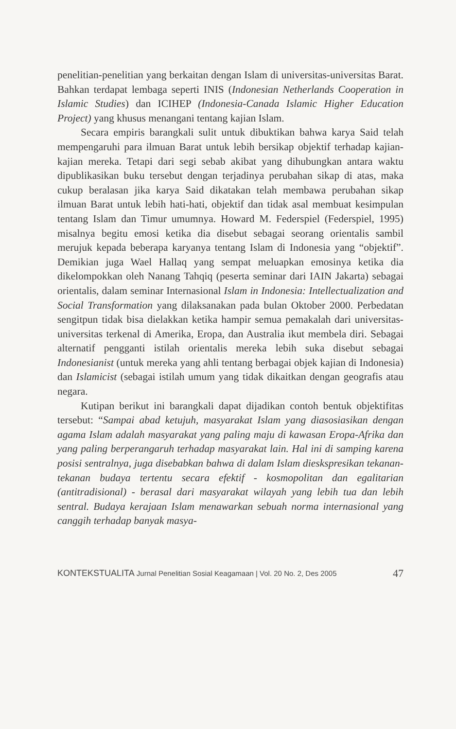penelitian-penelitian yang berkaitan dengan Islam di universitas-universitas Barat. Bahkan terdapat lembaga seperti INIS (Indonesian Netherlands Cooperation in Islamic Studies) dan ICIHEP (Indonesia-Canada Islamic Higher Education Project) yang khusus menangani tentang kajian Islam.
Secara empiris barangkali sulit untuk dibuktikan bahwa karya Said telah mempengaruhi para ilmuan Barat untuk lebih bersikap objektif terhadap kajian-kajian mereka. Tetapi dari segi sebab akibat yang dihubungkan antara waktu dipublikasikan buku tersebut dengan terjadinya perubahan sikap di atas, maka cukup beralasan jika karya Said dikatakan telah membawa perubahan sikap ilmuan Barat untuk lebih hati-hati, objektif dan tidak asal membuat kesimpulan tentang Islam dan Timur umumnya. Howard M. Federspiel (Federspiel, 1995) misalnya begitu emosi ketika dia disebut sebagai seorang orientalis sambil merujuk kepada beberapa karyanya tentang Islam di Indonesia yang “objektif”. Demikian juga Wael Hallaq yang sempat meluapkan emosinya ketika dia dikelompokkan oleh Nanang Tahqiq (peserta seminar dari IAIN Jakarta) sebagai orientalis, dalam seminar Internasional Islam in Indonesia: Intellectualization and Social Transformation yang dilaksanakan pada bulan Oktober 2000. Perbedatan sengitpun tidak bisa dielakkan ketika hampir semua pemakalah dari universitas-universitas terkenal di Amerika, Eropa, dan Australia ikut membela diri. Sebagai alternatif pengganti istilah orientalis mereka lebih suka disebut sebagai Indonesianist (untuk mereka yang ahli tentang berbagai objek kajian di Indonesia) dan Islamicist (sebagai istilah umum yang tidak dikaitkan dengan geografis atau negara.
Kutipan berikut ini barangkali dapat dijadikan contoh bentuk objektifitas tersebut: “Sampai abad ketujuh, masyarakat Islam yang diasosiasikan dengan agama Islam adalah masyarakat yang paling maju di kawasan Eropa-Afrika dan yang paling berperangaruh terhadap masyarakat lain. Hal ini di samping karena posisi sentralnya, juga disebabkan bahwa di dalam Islam dieskspresikan tekanan-tekanan budaya tertentu secara efektif - kosmopolitan dan egalitarian (antitradisional) - berasal dari masyarakat wilayah yang lebih tua dan lebih sentral. Budaya kerajaan Islam menawarkan sebuah norma internasional yang canggih terhadap banyak masya-
KONTEKSTUALITA Jurnal Penelitian Sosial Keagamaan | Vol. 20 No. 2, Des 2005 47